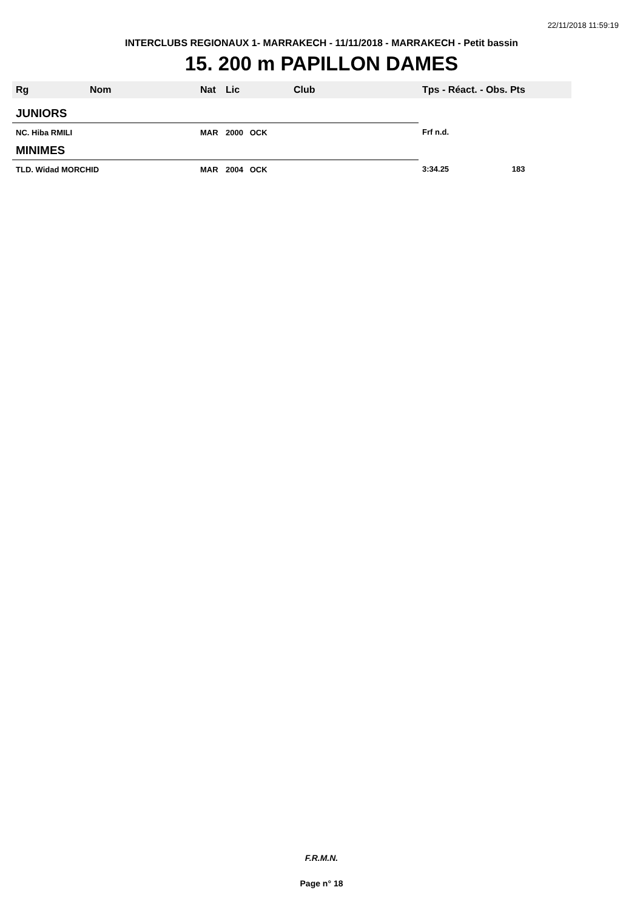22/11/2018 11:59:19
INTERCLUBS REGIONAUX 1- MARRAKECH - 11/11/2018 - MARRAKECH - Petit bassin
15. 200 m PAPILLON DAMES
| Rg | Nom | Nat | Lic | Club | Tps - Réact. - Obs. Pts |
| --- | --- | --- | --- | --- | --- |
| JUNIORS | | | | | |
| NC. Hiba RMILI | | MAR | 2000 OCK | | Frf n.d. |
| MINIMES | | | | | |
| TLD. Widad MORCHID | | MAR | 2004 OCK | | 3:34.25 183 |
F.R.M.N.
Page n° 18